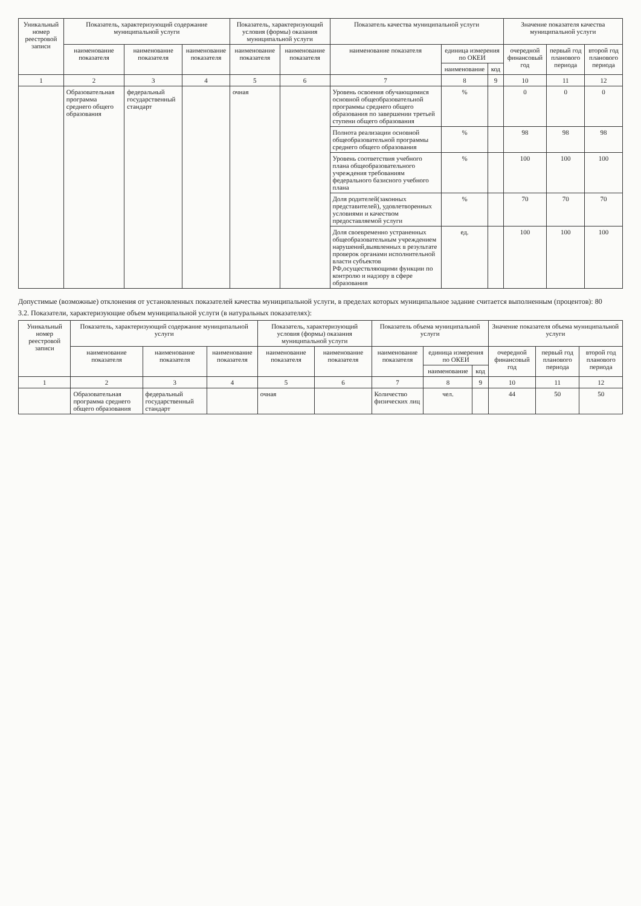| Уникальный номер реестровой записи | Показатель, характеризующий содержание муниципальной услуги | | | Показатель, характеризующий условия (формы) оказания муниципальной услуги | | Показатель качества муниципальной услуги | | | Значение показателя качества муниципальной услуги | | |
| --- | --- | --- | --- | --- | --- | --- | --- | --- | --- | --- | --- |
| | наименование показателя | наименование показателя | наименование показателя | наименование показателя | наименование показателя | наименование показателя | единица измерения по ОКЕИ | | очередной финансовый год | первый год планового периода | второй год планового периода |
| | | | | | | | наименование | код | | | |
| 1 | 2 | 3 | 4 | 5 | 6 | 7 | 8 | 9 | 10 | 11 | 12 |
| | Образовательная программа среднего общего образования | федеральный государственный стандарт | | очная | | Уровень освоения обучающимися основной общеобразовательной программы среднего общего образования по завершении третьей ступени общего образования | % | | 0 | 0 | 0 |
| | | | | | | Полнота реализации основной общеобразовательной программы среднего общего образования | % | | 98 | 98 | 98 |
| | | | | | | Уровень соответствия учебного плана общеобразовательного учреждения требованиям федерального базисного учебного плана | % | | 100 | 100 | 100 |
| | | | | | | Доля родителей(законных представителей), удовлетворенных условиями и качеством предоставляемой услуги | % | | 70 | 70 | 70 |
| | | | | | | Доля своевременно устраненных общеобразовательным учреждением нарушений,выявленных в результате проверок органами исполнительной власти субъектов РФ,осуществляющими функции по контролю и надзору в сфере образования | ед. | | 100 | 100 | 100 |
Допустимые (возможные) отклонения от установленных показателей качества муниципальной услуги, в пределах которых муниципальное задание считается выполненным (процентов): 80
3.2. Показатели, характеризующие объем муниципальной услуги (в натуральных показателях):
| Уникальный номер реестровой записи | Показатель, характеризующий содержание муниципальной услуги | | | Показатель, характеризующий условия (формы) оказания муниципальной услуги | | Показатель объема муниципальной услуги | | | Значение показателя объема муниципальной услуги | | |
| --- | --- | --- | --- | --- | --- | --- | --- | --- | --- | --- | --- |
| | наименование показателя | наименование показателя | наименование показателя | наименование показателя | наименование показателя | наименование показателя | единица измерения по ОКЕИ | | очередной финансовый год | первый год планового периода | второй год планового периода |
| | | | | | | | наименование | код | | | |
| 1 | 2 | 3 | 4 | 5 | 6 | 7 | 8 | 9 | 10 | 11 | 12 |
| | Образовательная программа среднего общего образования | федеральный государственный стандарт | | очная | | Количество физических лиц | чел. | | 44 | 50 | 50 |